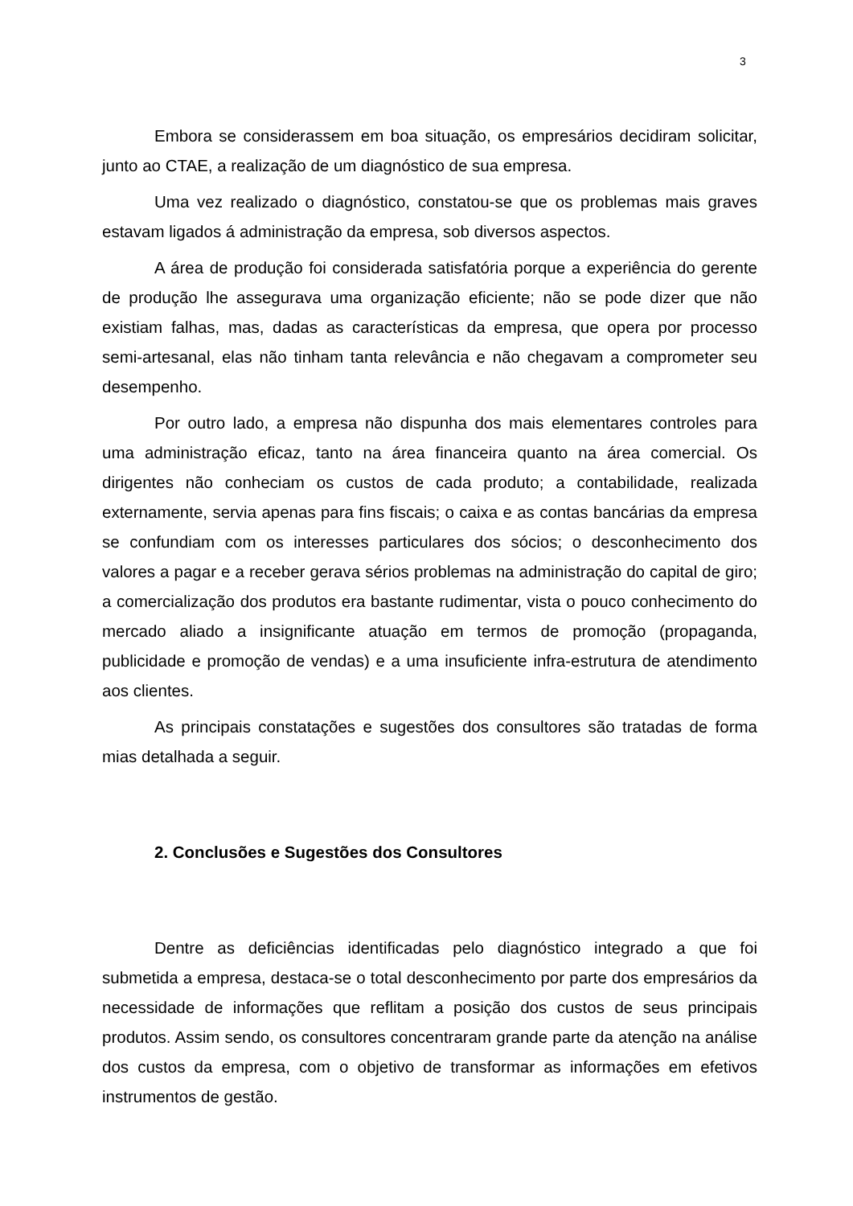3
Embora se considerassem em boa situação, os empresários decidiram solicitar, junto ao CTAE, a realização de um diagnóstico de sua empresa.
Uma vez realizado o diagnóstico, constatou-se que os problemas mais graves estavam ligados á administração da empresa, sob diversos aspectos.
A área de produção foi considerada satisfatória porque a experiência do gerente de produção lhe assegurava uma organização eficiente; não se pode dizer que não existiam falhas, mas, dadas as características da empresa, que opera por processo semi-artesanal, elas não tinham tanta relevância e não chegavam a comprometer seu desempenho.
Por outro lado, a empresa não dispunha dos mais elementares controles para uma administração eficaz, tanto na área financeira quanto na área comercial. Os dirigentes não conheciam os custos de cada produto; a contabilidade, realizada externamente, servia apenas para fins fiscais; o caixa e as contas bancárias da empresa se confundiam com os interesses particulares dos sócios; o desconhecimento dos valores a pagar e a receber gerava sérios problemas na administração do capital de giro; a comercialização dos produtos era bastante rudimentar, vista o pouco conhecimento do mercado aliado a insignificante atuação em termos de promoção (propaganda, publicidade e promoção de vendas) e a uma insuficiente infra-estrutura de atendimento aos clientes.
As principais constatações e sugestões dos consultores são tratadas de forma mias detalhada a seguir.
2. Conclusões e Sugestões dos Consultores
Dentre as deficiências identificadas pelo diagnóstico integrado a que foi submetida a empresa, destaca-se o total desconhecimento por parte dos empresários da necessidade de informações que reflitam a posição dos custos de seus principais produtos. Assim sendo, os consultores concentraram grande parte da atenção na análise dos custos da empresa, com o objetivo de transformar as informações em efetivos instrumentos de gestão.